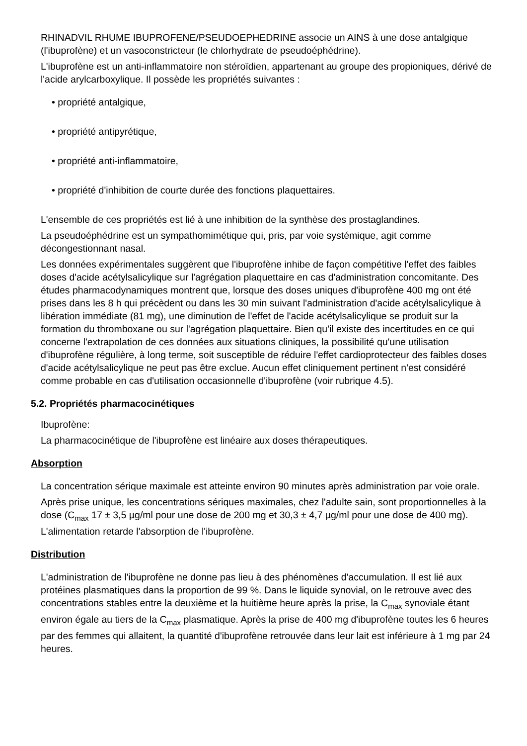RHINADVIL RHUME IBUPROFENE/PSEUDOEPHEDRINE associe un AINS à une dose antalgique (l'ibuprofène) et un vasoconstricteur (le chlorhydrate de pseudoéphédrine).
L'ibuprofène est un anti-inflammatoire non stéroïdien, appartenant au groupe des propioniques, dérivé de l'acide arylcarboxylique. Il possède les propriétés suivantes :
• propriété antalgique,
• propriété antipyrétique,
• propriété anti-inflammatoire,
• propriété d'inhibition de courte durée des fonctions plaquettaires.
L'ensemble de ces propriétés est lié à une inhibition de la synthèse des prostaglandines.
La pseudoéphédrine est un sympathomimétique qui, pris, par voie systémique, agit comme décongestionnant nasal.
Les données expérimentales suggèrent que l'ibuprofène inhibe de façon compétitive l'effet des faibles doses d'acide acétylsalicylique sur l'agrégation plaquettaire en cas d'administration concomitante. Des études pharmacodynamiques montrent que, lorsque des doses uniques d'ibuprofène 400 mg ont été prises dans les 8 h qui précèdent ou dans les 30 min suivant l'administration d'acide acétylsalicylique à libération immédiate (81 mg), une diminution de l'effet de l'acide acétylsalicylique se produit sur la formation du thromboxane ou sur l'agrégation plaquettaire. Bien qu'il existe des incertitudes en ce qui concerne l'extrapolation de ces données aux situations cliniques, la possibilité qu'une utilisation d'ibuprofène régulière, à long terme, soit susceptible de réduire l'effet cardioprotecteur des faibles doses d'acide acétylsalicylique ne peut pas être exclue. Aucun effet cliniquement pertinent n'est considéré comme probable en cas d'utilisation occasionnelle d'ibuprofène (voir rubrique 4.5).
5.2. Propriétés pharmacocinétiques
Ibuprofène:
La pharmacocinétique de l'ibuprofène est linéaire aux doses thérapeutiques.
Absorption
La concentration sérique maximale est atteinte environ 90 minutes après administration par voie orale.
Après prise unique, les concentrations sériques maximales, chez l'adulte sain, sont proportionnelles à la dose (C<sub>max</sub> 17 ± 3,5 µg/ml pour une dose de 200 mg et 30,3 ± 4,7 µg/ml pour une dose de 400 mg). L'alimentation retarde l'absorption de l'ibuprofène.
Distribution
L'administration de l'ibuprofène ne donne pas lieu à des phénomènes d'accumulation. Il est lié aux protéines plasmatiques dans la proportion de 99 %. Dans le liquide synovial, on le retrouve avec des concentrations stables entre la deuxième et la huitième heure après la prise, la C<sub>max</sub> synoviale étant environ égale au tiers de la C<sub>max</sub> plasmatique. Après la prise de 400 mg d'ibuprofène toutes les 6 heures par des femmes qui allaitent, la quantité d'ibuprofène retrouvée dans leur lait est inférieure à 1 mg par 24 heures.